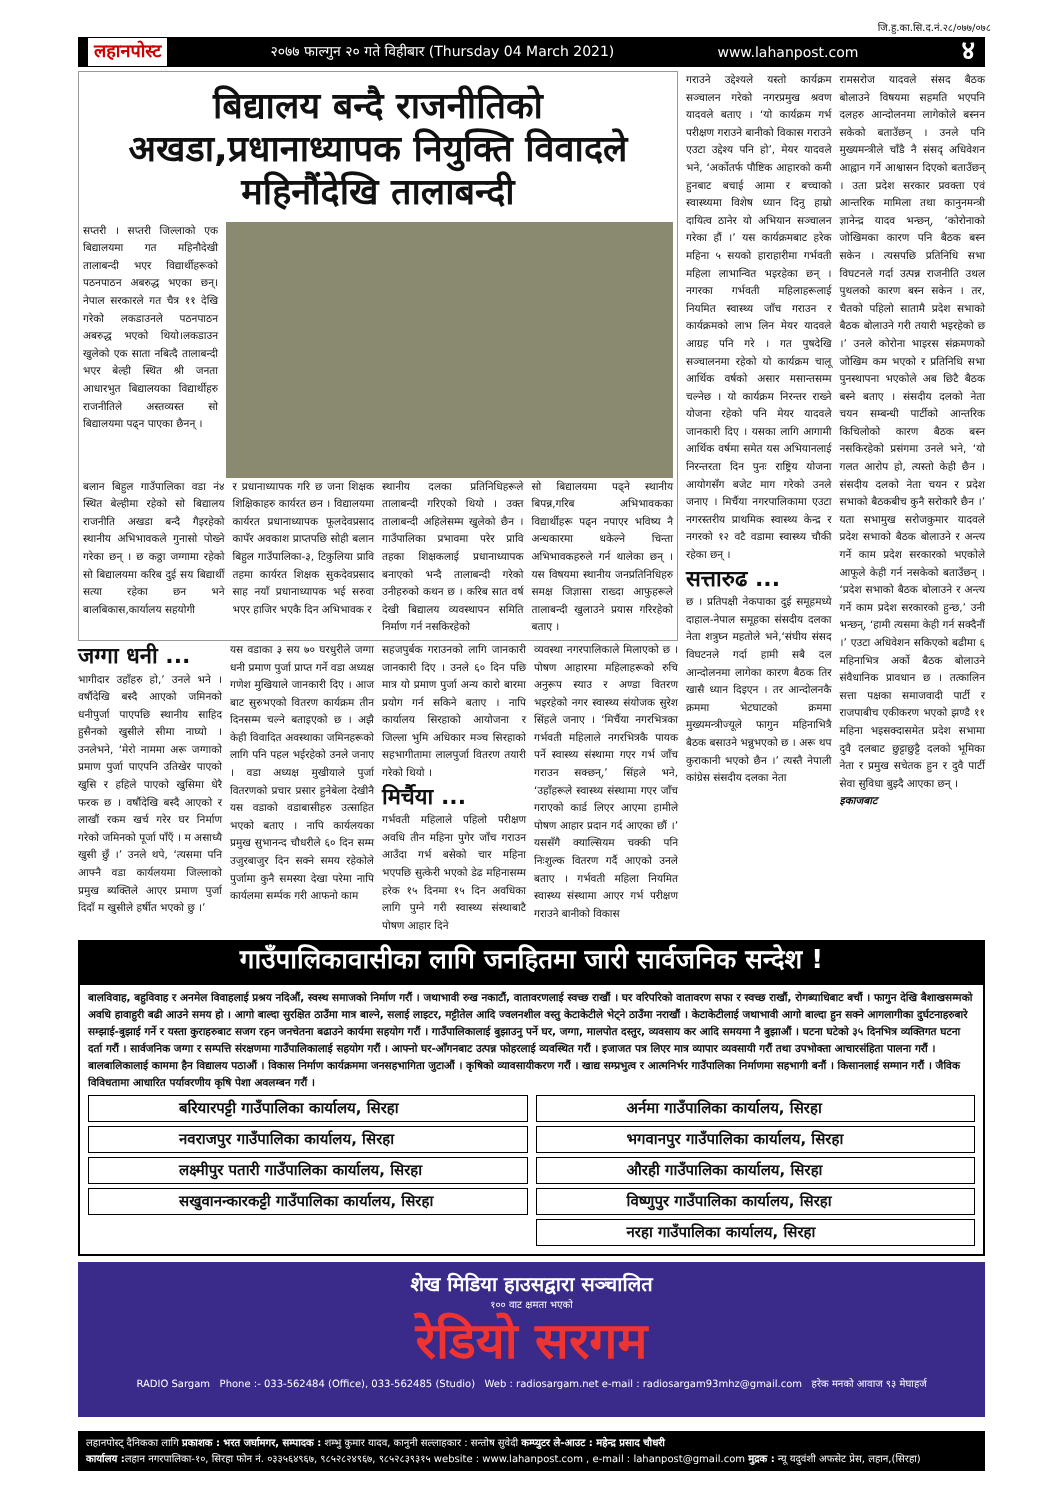जि.हु.का.सि.द.नं.२८/०७७/०७८
लहानपोस्ट २०७७ फाल्गुन २० गते विहीबार (Thursday 04 March 2021) www.lahanpost.com ४
बिद्यालय बन्दै राजनीतिको अखडा,प्रधानाध्यापक नियुक्ति विवादले महिनौंदेखि तालाबन्दी
सप्तरी । सप्तरी जिल्लाको एक बिद्यालयमा गत महिनौदेखी तालाबन्दी भएर विद्यार्थीहरूको पठनपाठन अबरुद्ध भएका छन्।नेपाल सरकारले गत चैत्र ११ देखि गरेको लकडाउनले पठनपाठन अबरुद्ध भएको थियो।लकडाउन खुलेको एक साता नबित्दै तालाबन्दी भएर बेल्ही स्थित श्री जनता आधारभुत बिद्यालयका विद्यार्थीहरु राजनीतिले अस्तव्यस्त सो बिद्यालयमा पढ्न पाएका छैनन् ।
बलान बिहुल गाउँपालिका वडा नं४ स्थित बेल्हीमा रहेको सो बिद्यालय राजनीति अखडा बन्दै गैइरहेको स्थानीय अभिभावकले गुनासो पोख्ने गरेका छन् । छ कठ्ठा जग्गामा रहेको सो बिद्यालयमा करिब दुई सय बिद्यार्थी सत्या रहेका छन भने बालबिकास,कार्यालय सहयोगी
र प्रधानाध्यापक गरि छ जना शिक्षक शिक्षिकाहरु कार्यरत छन । विद्यालयमा कार्यरत प्रधानाध्यापक फूलदेवप्रसाद कापँर अवकाश प्राप्तपछि सोही बलान बिहुल गाउँपालिका-३, टिकुलिया प्रावि तहमा कार्यरत शिक्षक सुकदेवप्रसाद साह नयाँ प्रधानाध्यापक भई सरुवा भएर हाजिर भएकै दिन अभिभावक र
स्थानीय दलका प्रतिनिधिहरूले तालाबन्दी गरिएको थियो । उक्त तालाबन्दी अहिलेसम्म खुलेको छैन । गाउँपालिका प्रभावमा परेर प्रावि तहका शिक्षकलाई प्रधानाध्यापक बनाएको भन्दै तालाबन्दी गरेको उनीहरुको कथन छ । करिब सात वर्ष देखी बिद्यालय व्यवस्थापन समिति निर्माण गर्न नसकिरहेको
सो बिद्यालयमा पढ्ने स्थानीय बिपन्न,गरिब अभिभावकका विद्यार्थीहरू पढ्न नपाएर भविष्य नै अन्धकारमा धकेल्ने चिन्ता अभिभावकहरुले गर्न थालेका छन् । यस विषयमा स्थानीय जनप्रतिनिधिहरु समक्ष जिज्ञासा राख्दा आफुहरूले तालाबन्दी खुलाउने प्रयास गरिरहेको बताए ।
जग्गा धनी ...
भागीदार उहाँहरु हो,’ उनले भने । वर्षौदेखि बस्दै आएको जमिनको धनीपुर्जा पाएपछि स्थानीय साहिद हुसैनको खुसीले सीमा नाघ्यो । उनलेभने, ‘मेरो नाममा अरू जग्गाको प्रमाण पुर्जा पाएपनि उतिखेर पाएको खुसि र हहिले पाएको खुसिमा धेरै फरक छ । वर्षौदेखि बस्दै आएको र लाखौं रकम खर्च गरेर घर निर्माण गरेको जमिनको पूर्जा पाँएँ । म असाध्यै खुसी छुँ ।’ उनले थपे, ‘त्यसमा पनि आफ्नै वडा कार्यलयमा जिल्लाको प्रमुख ब्यक्तिले आएर प्रमाण पुर्जा दिदाँ म खुसीले हर्षीत भएको छु ।’
यस वडाका ३ सय ७० घरधुरीले जग्गा धनी प्रमाण पुर्जा प्राप्त गर्ने वडा अध्यक्ष गणेश मुखियाले जानकारी दिए । आज बाट सुरुभएको वितरण कार्यक्रम तीन दिनसम्म चल्ने बताइएको छ । अझै केही विवादित अवस्थाका जमिनहरूको लागि पनि पहल भईरहेको उनले जनाए । वडा अध्यक्ष मुखीयाले पुर्जा वितरणको प्रचार प्रसार हुनेबेला देखीनै यस वडाको वडाबासीहरु उत्साहित भएको बताए । नापि कार्यलयका प्रमुख सुभानन्द चौधरीले ६० दिन सम्म उजुरबाजुर दिन सक्ने समय रहेकोले पुर्जामा कुनै समस्या देखा परेमा नापि कार्यलमा सर्म्पक गरी आफनो काम
सहजपुर्बक गराउनको लागि जानकारी जानकारी दिए । उनले ६० दिन पछि मात्र यो प्रमाण पुर्जा अन्य कारो बारमा प्रयोग गर्न सकिने बताए । नापि कार्यालय सिरहाको आयोजना र जिल्ला भुमि अधिकार मञ्च सिरहाको सहभागीतामा लालपुर्जा वितरण तयारी गरेको थियो ।
मिर्चैया ...
गर्भवती महिलाले पहिलो परीक्षण अवधि तीन महिना पुगेर जाँच गराउन आउँदा गर्भ बसेको चार महिना भएपछि सुत्केरी भएको डेढ महिनासम्म हरेक १५ दिनमा १५ दिन अवधिका लागि पुग्ने गरी स्वास्थ्य संस्थाबाटै पोषण आहार दिने
व्यवस्था नगरपालिकाले मिलाएको छ । पोषण आहारमा महिलाहरूको रुचि अनुरूप स्याउ र अण्डा वितरण भइरहेको नगर स्वास्थ्य संयोजक सुरेश सिंहले जनाए । ‘मिर्चैया नगरभित्रका गर्भवती महिलाले नगरभित्रकै पायक पर्ने स्वास्थ्य संस्थामा गएर गर्भ जाँच गराउन सक्छन्,’ सिंहले भने, ‘उहाँहरूले स्वास्थ्य संस्थामा गएर जाँच गराएको कार्ड लिएर आएमा हामीले पोषण आहार प्रदान गर्द आएका छौं ।’ यससँगै क्याल्सियम चक्की पनि निःशुल्क वितरण गर्दै आएको उनले बताए । गर्भवती महिला नियमित स्वास्थ्य संस्थामा आएर गर्भ परीक्षण गराउने बानीको विकास
गराउने उद्देश्यले यस्तो कार्यक्रम सञ्चालन गरेको नगरप्रमुख श्रवण यादवले बताए । ‘यो कार्यक्रम गर्भ परीक्षण गराउने बानीको विकास गराउने एउटा उद्देश्य पनि हो’, मेयर यादवले भने, ‘अर्कोतर्फ पौष्टिक आहारको कमी हुनबाट बचाई आमा र बच्चाको स्वास्थ्यमा विशेष ध्यान दिनु हाम्रो दायित्व ठानेर यो अभियान सञ्चालन गरेका हौं ।’ यस कार्यक्रमबाट हरेक महिना ५ सयको हाराहारीमा गर्भवती महिला लाभान्वित भइरहेका छन् । नगरका गर्भवती महिलाहरूलाई नियमित स्वास्थ्य जाँच गराउन र कार्यक्रमको लाभ लिन मेयर यादवले आग्रह पनि गरे । गत पुषदेखि सञ्चालनमा रहेको यो कार्यक्रम चालू आर्थिक वर्षको असार मसान्तसम्म चल्नेछ । यो कार्यक्रम निरन्तर राख्ने योजना रहेको पनि मेयर यादवले जानकारी दिए । यसका लागि आगामी आर्थिक वर्षमा समेत यस अभियानलाई निरन्तरता दिन पुनः राष्ट्रिय योजना आयोगसँग बजेट माग गरेको उनले जनाए । मिर्चैया नगरपालिकामा एउटा नगरस्तरीय प्राथमिक स्वास्थ्य केन्द्र र नगरको १२ वटै वडामा स्वास्थ्य चौकी रहेका छन् ।
सत्तारुढ ...
छ । प्रतिपक्षी नेकपाका दुई समूहमध्ये दाहाल-नेपाल समूहका संसदीय दलका नेता शत्रुघ्न महतोले भने,‘संघीय संसद विघटनले गर्दा हामी सबै दल आन्दोलनमा लागेका कारण बैठक तिर खासै ध्यान दिइएन । तर आन्दोलनकै क्रममा भेटघाटको क्रममा मुख्यमन्त्रीज्यूले फागुन महिनाभित्रै बैठक बसाउने भन्नुभएको छ । अरू थप कुराकानी भएको छैन ।’ त्यस्तै नेपाली कांग्रेस संसदीय दलका नेता
रामसरोज यादवले संसद बैठक बोलाउने विषयमा सहमति भएपनि दलहरु आन्दोलनमा लागेकोले बस्नन सकेको बताउँछन् । उनले पनि मुख्यमन्त्रीले चाँडै नै संसद् अधिवेशन आह्वान गर्ने आश्वासन दिएको बताउँछन् । उता प्रदेश सरकार प्रवक्ता एवं आन्तरिक मामिला तथा कानुनमन्त्री ज्ञानेन्द्र यादव भन्छन्, ‘कोरोनाको जोखिमका कारण पनि बैठक बस्न सकेन । त्यसपछि प्रतिनिधि सभा विघटनले गर्दा उत्पन्न राजनीति उथल पुथलको कारण बस्न सकेन । तर, चैतको पहिलो सातामै प्रदेश सभाको बैठक बोलाउने गरी तयारी भइरहेको छ ।’ उनले कोरोना भाइरस संक्रमणको जोखिम कम भएको र प्रतिनिधि सभा पुनस्थापना भएकोले अब छिटै बैठक बस्ने बताए । संसदीय दलको नेता चयन सम्बन्धी पार्टीको आन्तरिक किचिलोको कारण बैठक बस्न नसकिरहेको प्रसंगमा उनले भने, ‘यो गलत आरोप हो, त्यस्तो केही छैन । संसदीय दलको नेता चयन र प्रदेश सभाको बैठकबीच कुनै सरोकारै छैन ।’ यता सभामुख सरोजकुमार यादवले प्रदेश सभाको बैठक बोलाउने र अन्त्य गर्ने काम प्रदेश सरकारको भएकोले आफूले केही गर्न नसकेको बताउँछन् । ‘प्रदेश सभाको बैठक बोलाउने र अन्त्य गर्ने काम प्रदेश सरकारको हुन्छ,’ उनी भन्छन्, ‘हामी त्यसमा केही गर्न सक्दैनौं ।’ एउटा अधिवेशन सकिएको बढीमा ६ महिनाभित्र अर्को बैठक बोलाउने संवैधानिक प्रावधान छ । तत्कालिन सत्ता पक्षका समाजवादी पार्टी र राजपाबीच एकीकरण भएको झण्डै ११ महिना भइसक्दासमेत प्रदेश सभामा दुवै दलबाट छुट्टाछुट्टै दलको भूमिका नेता र प्रमुख सचेतक हुन र दुवै पार्टी सेवा सुविधा बुझ्दै आएका छन् ।
इकाजबाट
गाउँपालिकावासीका लागि जनहितमा जारी सार्वजनिक सन्देश !
बालविवाह, बहुविवाह र अनमेल विवाहलाई प्रश्रय नदिऔं, स्वस्थ समाजको निर्माण गरौं । जथाभावी रुख नकाटौं, वातावरणलाई स्वच्छ राखौं । घर वरिपरिको वातावरण सफा र स्वच्छ राखौं, रोगब्याधिबाट बचौं । फागुन देखि बैशाखसम्मको अवधि हावाहुरी बढी आउने समय हो । आगो बाल्दा सुरक्षित ठाउँमा मात्र बाल्ने, सलाई लाइटर, मट्टीतेल आदि ज्वलनशील वस्तु केटाकेटीले भेट्ने ठाउँमा नराखौं । केटाकेटीलाई जथाभावी आगो बाल्दा हुन सक्ने आगलागीका दुर्घटनाहरुबारे सम्झाई-बुझाई गर्ने र यस्ता कुराहरुबाट सजग रहन जनचेतना बढाउने कार्यमा सहयोग गरौं । गाउँपालिकालाई बुझाउनु पर्ने घर, जग्गा, मालपोत दस्तुर, व्यवसाय कर आदि समयमा नै बुझाऔं । घटना घटेको ३५ दिनभित्र व्यक्तिगत घटना दर्ता गरौं । सार्वजनिक जग्गा र सम्पत्ति संरक्षणमा गाउँपालिकालाई सहयोग गरौं । आफ्नो घर-आँगनबाट उत्पन्न फोहरलाई व्यवस्थित गरौं । इजाजत पत्र लिएर मात्र व्यापार व्यवसायी गरौं तथा उपभोक्ता आचारसंहिता पालना गरौं । बालबालिकालाई काममा हैन विद्यालय पठाऔं । विकास निर्माण कार्यक्रममा जनसहभागिता जुटाऔं । कृषिको व्यावसायीकरण गरौं । खाद्य सम्प्रभुत्व र आत्मनिर्भर गाउँपालिका निर्माणमा सहभागी बनौं । किसानलाई सम्मान गरौं । जैविक विविधतामा आधारित पर्यावरणीय कृषि पेशा अवलम्बन गरौं ।
बरियारपट्टी गाउँपालिका कार्यालय, सिरहा
नवराजपुर गाउँपालिका कार्यालय, सिरहा
लक्ष्मीपुर पतारी गाउँपालिका कार्यालय, सिरहा
सखुवानन्कारकट्टी गाउँपालिका कार्यालय, सिरहा
अर्नमा गाउँपालिका कार्यालय, सिरहा
भगवानपुर गाउँपालिका कार्यालय, सिरहा
औरही गाउँपालिका कार्यालय, सिरहा
विष्णुपुर गाउँपालिका कार्यालय, सिरहा
नरहा गाउँपालिका कार्यालय, सिरहा
शेख मिडिया हाउसद्वारा सञ्चालित
१०० वाट क्षमता भएको
रेडियो सरगम
RADIO Sargam Phone :- 033-562484 (Office), 033-562485 (Studio) Web : radiosargam.net e-mail : radiosargam93mhz@gmail.com हरेक मनको आवाज ९३ मेघाहर्ज
लहानपोस्ट् दैनिकका लागि प्रकाशक : भरत जर्घामगर, सम्पादक : शम्भु कुमार यादव, कानुनी सल्लाहकार : सन्तोष सुवेदी कम्प्युटर ले-आउट : महेन्द्र प्रसाद चौधरी
कार्यालय : लहान नगरपालिका-१०, सिरहा फोन नं. ०३३५६४९६७, ९८५२८२४९६७, ९८५२८३९३१५ website : www.lahanpost.com , e-mail : lahanpost@gmail.com मुद्रक : न्यू यदुवंशी अफसेट प्रेस, लहान,(सिरहा)